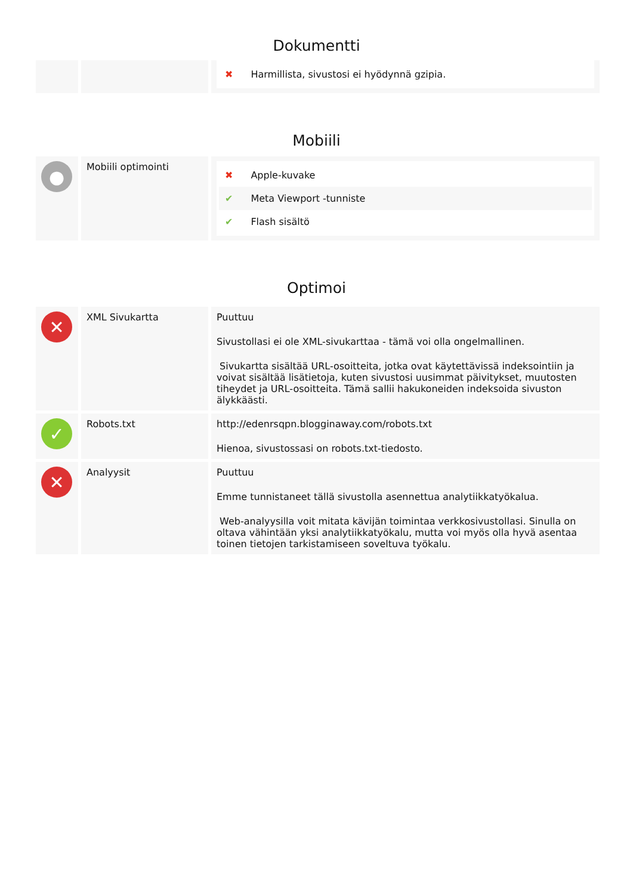Dokumentti
| | | ✖ Harmillista, sivustosi ei hyödynnä gzipia. |
Mobiili
| ● | Mobiili optimointi | ✖ Apple-kuvake ✔ Meta Viewport -tunniste ✔ Flash sisältö |
Optimoi
| ✕ | XML Sivukartta | Puuttuu Sivustollasi ei ole XML-sivukarttaa - tämä voi olla ongelmallinen. Sivukartta sisältää URL-osoitteita, jotka ovat käytettävissä indeksointiin ja voivat sisältää lisätietoja, kuten sivustosi uusimmat päivitykset, muutosten tiheydet ja URL-osoitteita. Tämä sallii hakukoneiden indeksoida sivuston älykkäästi. |
| ✓ | Robots.txt | http://edenrsqpn.blogginaway.com/robots.txt Hienoa, sivustossasi on robots.txt-tiedosto. |
| ✕ | Analyysit | Puuttuu Emme tunnistaneet tällä sivustolla asennettua analytiikkatyökalua. Web-analyysilla voit mitata kävijän toimintaa verkkosivustollasi. Sinulla on oltava vähintään yksi analytiikkatyökalu, mutta voi myös olla hyvä asentaa toinen tietojen tarkistamiseen soveltuva työkalu. |